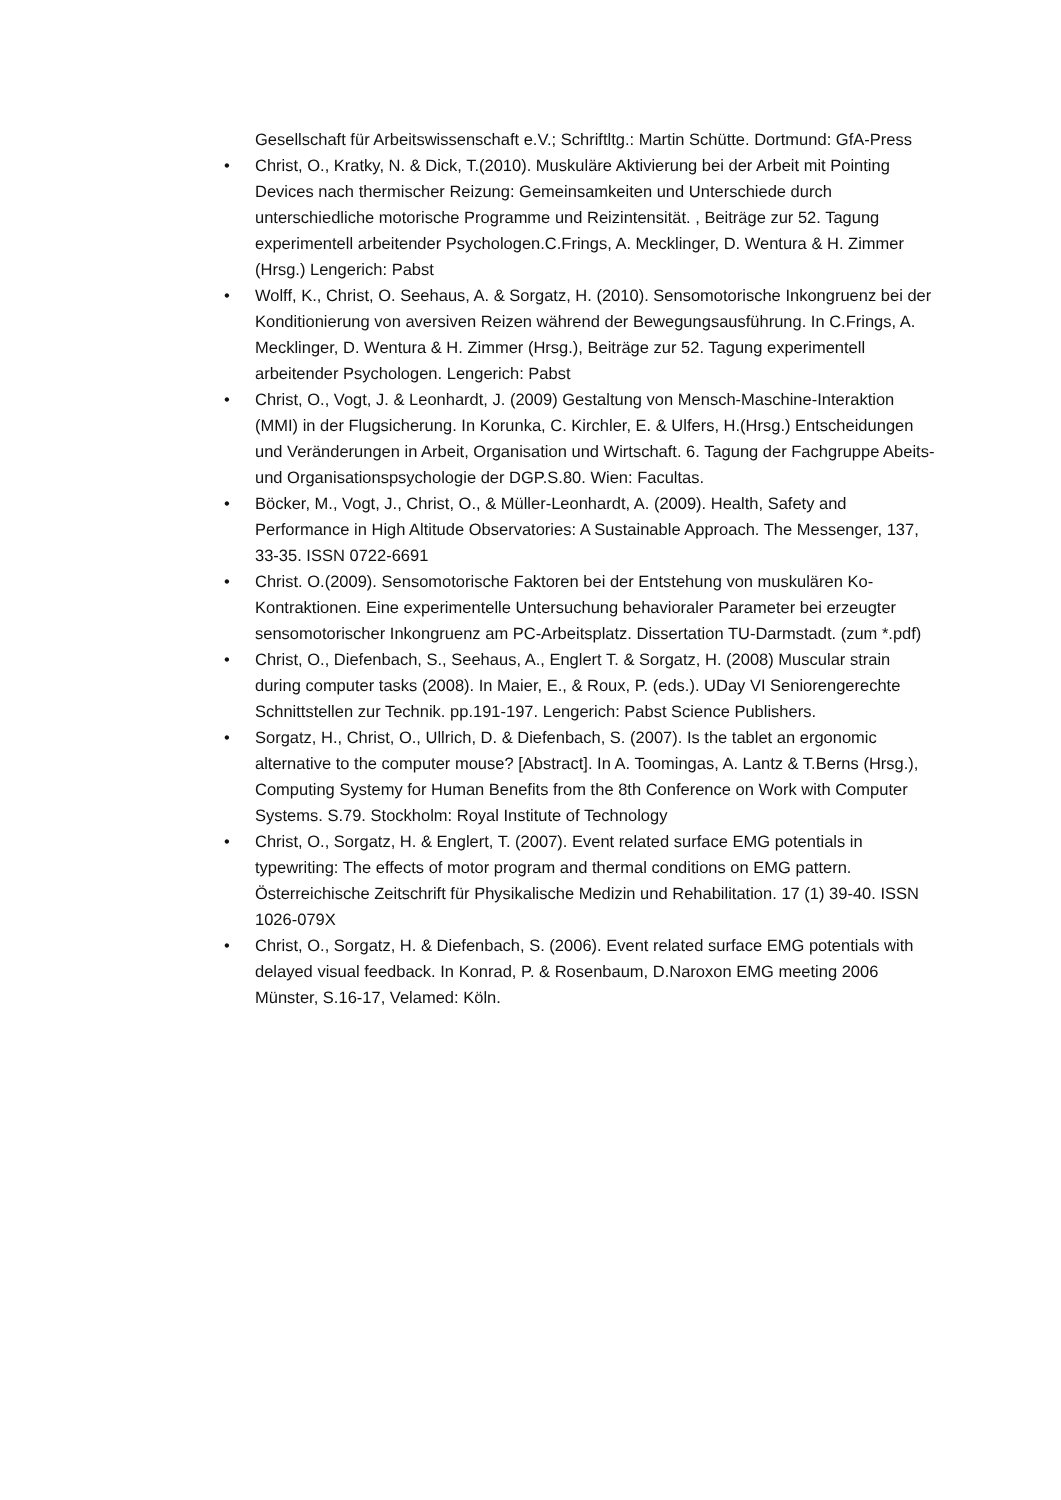Gesellschaft für Arbeitswissenschaft e.V.; Schriftltg.: Martin Schütte. Dortmund: GfA-Press
• Christ, O., Kratky, N. & Dick, T.(2010). Muskuläre Aktivierung bei der Arbeit mit Pointing Devices nach thermischer Reizung: Gemeinsamkeiten und Unterschiede durch unterschiedliche motorische Programme und Reizintensität. , Beiträge zur 52. Tagung experimentell arbeitender Psychologen.C.Frings, A. Mecklinger, D. Wentura & H. Zimmer (Hrsg.) Lengerich: Pabst
• Wolff, K., Christ, O. Seehaus, A. & Sorgatz, H. (2010). Sensomotorische Inkongruenz bei der Konditionierung von aversiven Reizen während der Bewegungsausführung. In C.Frings, A. Mecklinger, D. Wentura & H. Zimmer (Hrsg.), Beiträge zur 52. Tagung experimentell arbeitender Psychologen. Lengerich: Pabst
• Christ, O., Vogt, J. & Leonhardt, J. (2009) Gestaltung von Mensch-Maschine-Interaktion (MMI) in der Flugsicherung. In Korunka, C. Kirchler, E. & Ulfers, H.(Hrsg.) Entscheidungen und Veränderungen in Arbeit, Organisation und Wirtschaft. 6. Tagung der Fachgruppe Abeits- und Organisationspsychologie der DGP.S.80. Wien: Facultas.
• Böcker, M., Vogt, J., Christ, O., & Müller-Leonhardt, A. (2009). Health, Safety and Performance in High Altitude Observatories: A Sustainable Approach. The Messenger, 137, 33-35. ISSN 0722-6691
• Christ. O.(2009). Sensomotorische Faktoren bei der Entstehung von muskulären Ko-Kontraktionen. Eine experimentelle Untersuchung behavioraler Parameter bei erzeugter sensomotorischer Inkongruenz am PC-Arbeitsplatz. Dissertation TU-Darmstadt. (zum *.pdf)
• Christ, O., Diefenbach, S., Seehaus, A., Englert T. & Sorgatz, H. (2008) Muscular strain during computer tasks (2008). In Maier, E., & Roux, P. (eds.). UDay VI Seniorengerechte Schnittstellen zur Technik. pp.191-197. Lengerich: Pabst Science Publishers.
• Sorgatz, H., Christ, O., Ullrich, D. & Diefenbach, S. (2007). Is the tablet an ergonomic alternative to the computer mouse? [Abstract]. In A. Toomingas, A. Lantz & T.Berns (Hrsg.), Computing Systemy for Human Benefits from the 8th Conference on Work with Computer Systems. S.79. Stockholm: Royal Institute of Technology
• Christ, O., Sorgatz, H. & Englert, T. (2007). Event related surface EMG potentials in typewriting: The effects of motor program and thermal conditions on EMG pattern. Österreichische Zeitschrift für Physikalische Medizin und Rehabilitation. 17 (1) 39-40. ISSN 1026-079X
• Christ, O., Sorgatz, H. & Diefenbach, S. (2006). Event related surface EMG potentials with delayed visual feedback. In Konrad, P. & Rosenbaum, D.Naroxon EMG meeting 2006 Münster, S.16-17, Velamed: Köln.